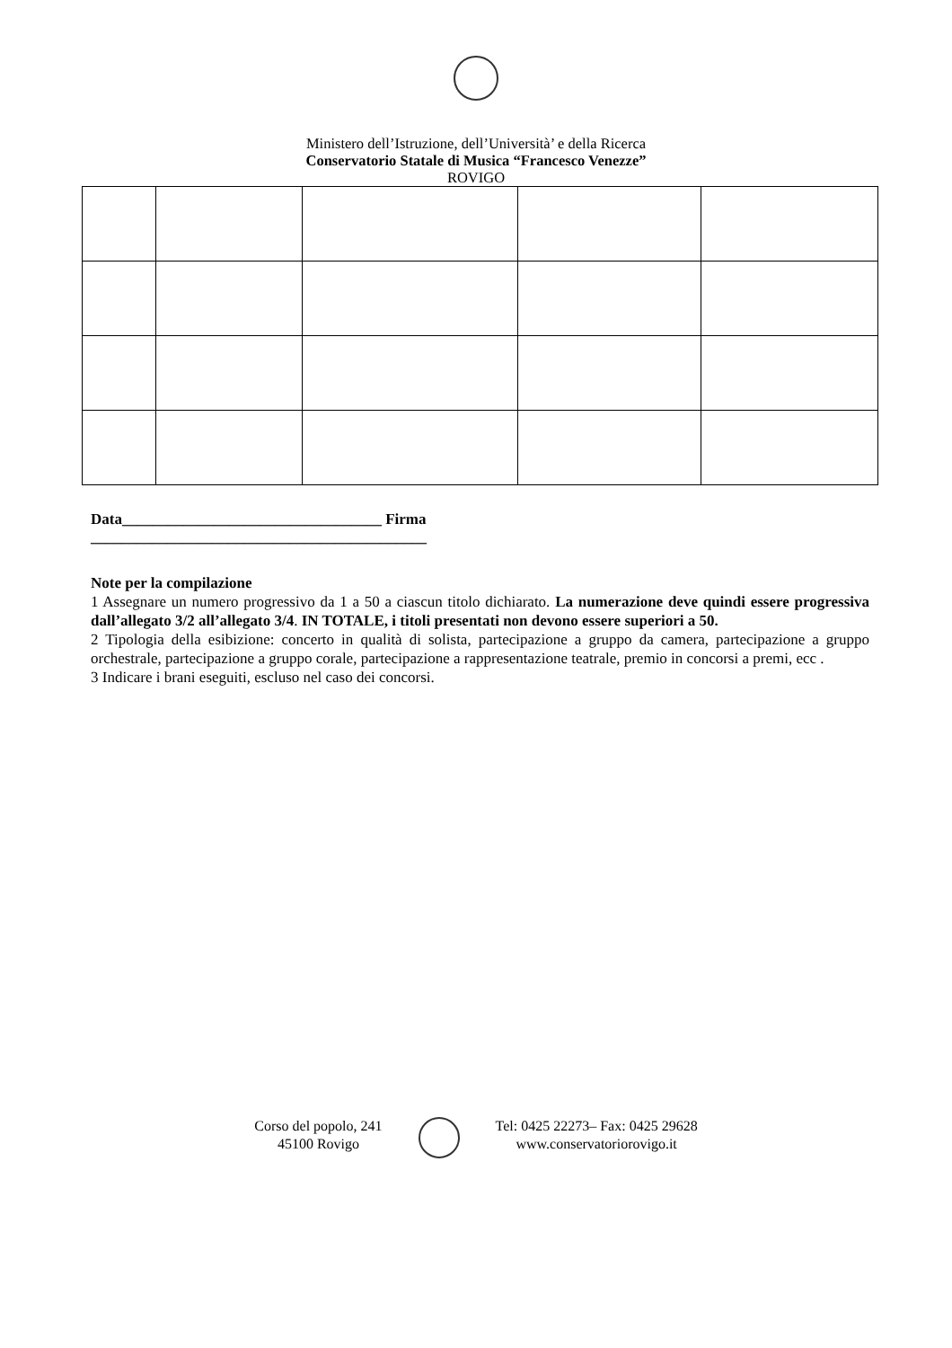Ministero dell’Istruzione, dell’Università’ e della Ricerca
Conservatorio Statale di Musica “Francesco Venezze”
ROVIGO
Data__________________________________ Firma
____________________________________________
Note per la compilazione
1 Assegnare un numero progressivo da 1 a 50 a ciascun titolo dichiarato. La numerazione deve quindi essere progressiva dall’allegato 3/2 all’allegato 3/4. IN TOTALE, i titoli presentati non devono essere superiori a 50.
2 Tipologia della esibizione: concerto in qualità di solista, partecipazione a gruppo da camera, partecipazione a gruppo orchestrale, partecipazione a gruppo corale, partecipazione a rappresentazione teatrale, premio in concorsi a premi, ecc .
3 Indicare i brani eseguiti, escluso nel caso dei concorsi.
Corso del popolo, 241
45100 Rovigo
Tel: 0425 22273– Fax: 0425 29628
www.conservatoriorovigo.it